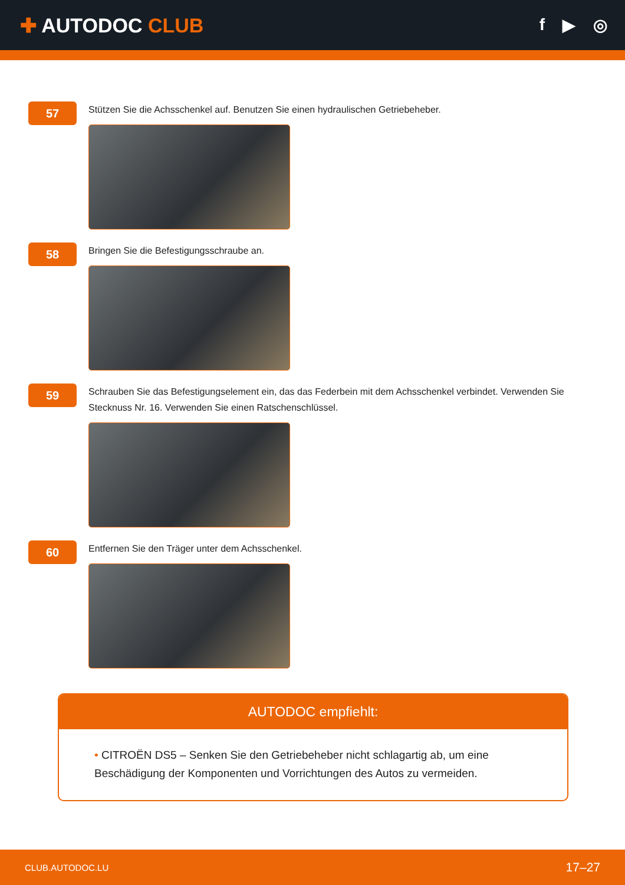✚ AUTODOC CLUB
f ▶ ◎
57
Stützen Sie die Achsschenkel auf. Benutzen Sie einen hydraulischen Getriebeheber.
58
Bringen Sie die Befestigungsschraube an.
59
Schrauben Sie das Befestigungselement ein, das das Federbein mit dem Achsschenkel verbindet. Verwenden Sie Stecknuss Nr. 16. Verwenden Sie einen Ratschenschlüssel.
60
Entfernen Sie den Träger unter dem Achsschenkel.
AUTODOC empfiehlt:
• CITROËN DS5 – Senken Sie den Getriebeheber nicht schlagartig ab, um eine Beschädigung der Komponenten und Vorrichtungen des Autos zu vermeiden.
CLUB.AUTODOC.LU 17–27